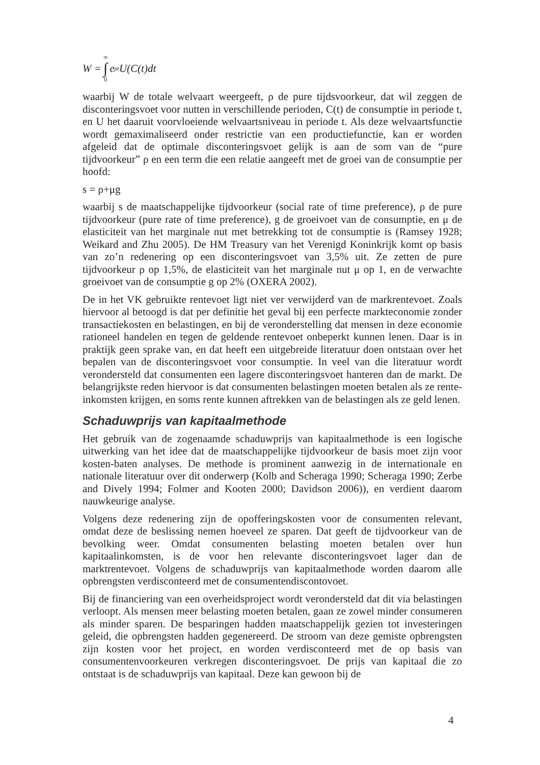W = ∞ ∫ 0 e<sup>ρt</sup>U(C(t)dt
waarbij W de totale welvaart weergeeft, ρ de pure tijdsvoorkeur, dat wil zeggen de disconteringsvoet voor nutten in verschillende perioden, C(t) de consumptie in periode t, en U het daaruit voorvloeiende welvaartsniveau in periode t. Als deze welvaartsfunctie wordt gemaximaliseerd onder restrictie van een productiefunctie, kan er worden afgeleid dat de optimale disconteringsvoet gelijk is aan de som van de “pure tijdvoorkeur” ρ en een term die een relatie aangeeft met de groei van de consumptie per hoofd:
s = ρ+μg
waarbij s de maatschappelijke tijdvoorkeur (social rate of time preference), ρ de pure tijdvoorkeur (pure rate of time preference), g de groeivoet van de consumptie, en μ de elasticiteit van het marginale nut met betrekking tot de consumptie is (Ramsey 1928; Weikard and Zhu 2005). De HM Treasury van het Verenigd Koninkrijk komt op basis van zo’n redenering op een disconteringsvoet van 3,5% uit. Ze zetten de pure tijdvoorkeur ρ op 1,5%, de elasticiteit van het marginale nut μ op 1, en de verwachte groeivoet van de consumptie g op 2% (OXERA 2002).
De in het VK gebruikte rentevoet ligt niet ver verwijderd van de markrentevoet. Zoals hiervoor al betoogd is dat per definitie het geval bij een perfecte markteconomie zonder transactiekosten en belastingen, en bij de veronderstelling dat mensen in deze economie rationeel handelen en tegen de geldende rentevoet onbeperkt kunnen lenen. Daar is in praktijk geen sprake van, en dat heeft een uitgebreide literatuur doen ontstaan over het bepalen van de disconteringsvoet voor consumptie. In veel van die literatuur wordt verondersteld dat consumenten een lagere disconteringsvoet hanteren dan de markt. De belangrijkste reden hiervoor is dat consumenten belastingen moeten betalen als ze rente-inkomsten krijgen, en soms rente kunnen aftrekken van de belastingen als ze geld lenen.
Schaduwprijs van kapitaalmethode
Het gebruik van de zogenaamde schaduwprijs van kapitaalmethode is een logische uitwerking van het idee dat de maatschappelijke tijdvoorkeur de basis moet zijn voor kosten-baten analyses. De methode is prominent aanwezig in de internationale en nationale literatuur over dit onderwerp (Kolb and Scheraga 1990; Scheraga 1990; Zerbe and Dively 1994; Folmer and Kooten 2000; Davidson 2006)), en verdient daarom nauwkeurige analyse.
Volgens deze redenering zijn de opofferingskosten voor de consumenten relevant, omdat deze de beslissing nemen hoeveel ze sparen. Dat geeft de tijdvoorkeur van de bevolking weer. Omdat consumenten belasting moeten betalen over hun kapitaalinkomsten, is de voor hen relevante disconteringsvoet lager dan de marktrentevoet. Volgens de schaduwprijs van kapitaalmethode worden daarom alle opbrengsten verdisconteerd met de consumentendiscontovoet.
Bij de financiering van een overheidsproject wordt verondersteld dat dit via belastingen verloopt. Als mensen meer belasting moeten betalen, gaan ze zowel minder consumeren als minder sparen. De besparingen hadden maatschappelijk gezien tot investeringen geleid, die opbrengsten hadden gegenereerd. De stroom van deze gemiste opbrengsten zijn kosten voor het project, en worden verdisconteerd met de op basis van consumentenvoorkeuren verkregen disconteringsvoet. De prijs van kapitaal die zo ontstaat is de schaduwprijs van kapitaal. Deze kan gewoon bij de
4